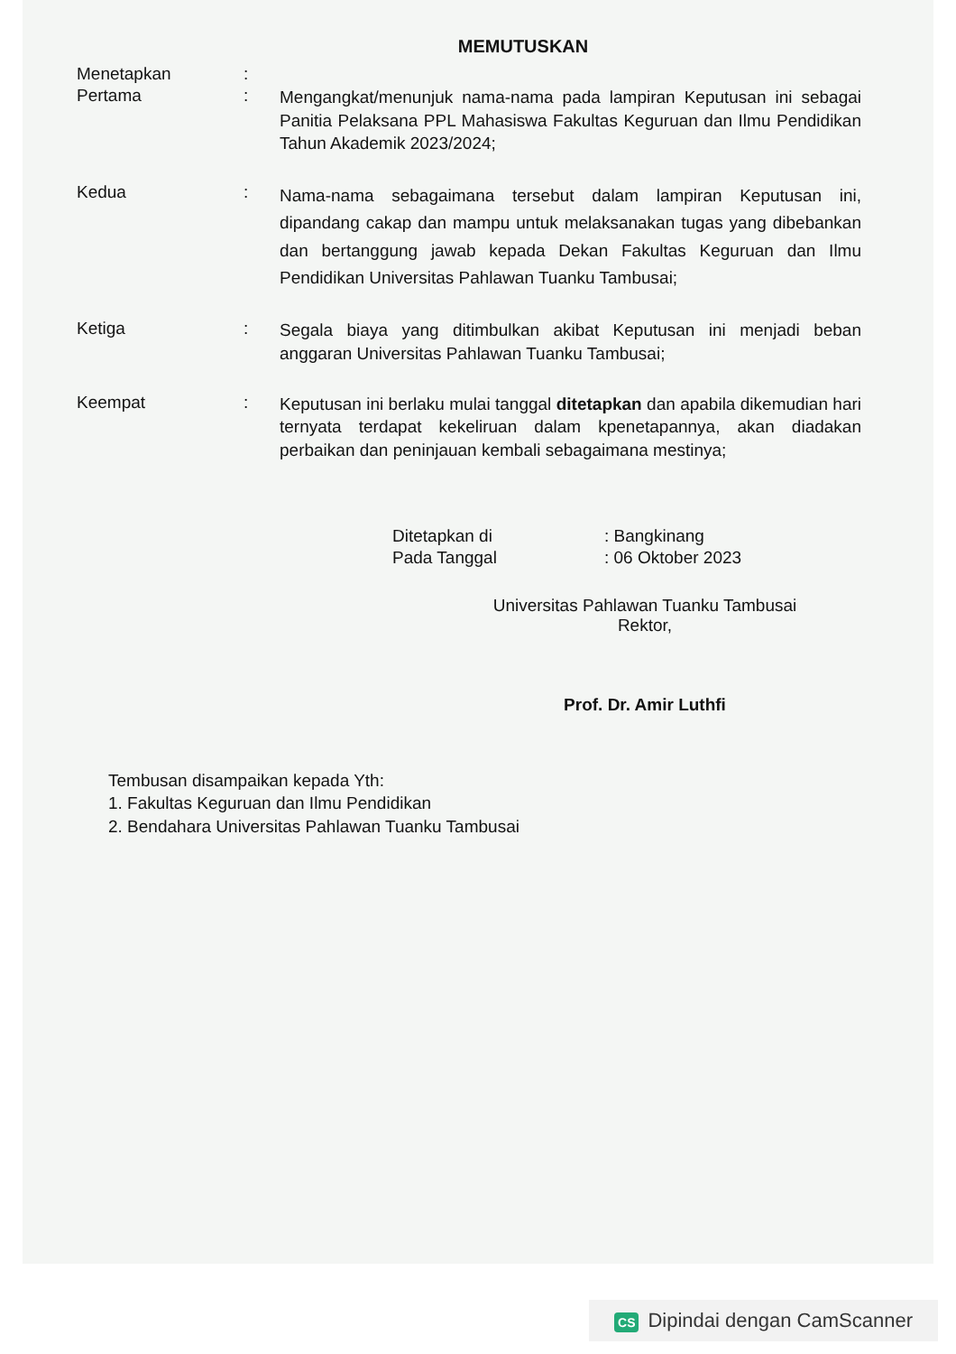MEMUTUSKAN
Menetapkan :
Pertama :
Mengangkat/menunjuk nama-nama pada lampiran Keputusan ini sebagai Panitia Pelaksana PPL Mahasiswa Fakultas Keguruan dan Ilmu Pendidikan Tahun Akademik 2023/2024;
Kedua :
Nama-nama sebagaimana tersebut dalam lampiran Keputusan ini, dipandang cakap dan mampu untuk melaksanakan tugas yang dibebankan dan bertanggung jawab kepada Dekan Fakultas Keguruan dan Ilmu Pendidikan Universitas Pahlawan Tuanku Tambusai;
Ketiga :
Segala biaya yang ditimbulkan akibat Keputusan ini menjadi beban anggaran Universitas Pahlawan Tuanku Tambusai;
Keempat :
Keputusan ini berlaku mulai tanggal ditetapkan dan apabila dikemudian hari ternyata terdapat kekeliruan dalam kpenetapannya, akan diadakan perbaikan dan peninjauan kembali sebagaimana mestinya;
| Ditetapkan di | : Bangkinang |
| Pada Tanggal | : 06 Oktober 2023 |
Universitas Pahlawan Tuanku Tambusai
Rektor,
Prof. Dr. Amir Luthfi
Tembusan disampaikan kepada Yth:
1. Fakultas Keguruan dan Ilmu Pendidikan
2. Bendahara Universitas Pahlawan Tuanku Tambusai
CS Dipindai dengan CamScanner